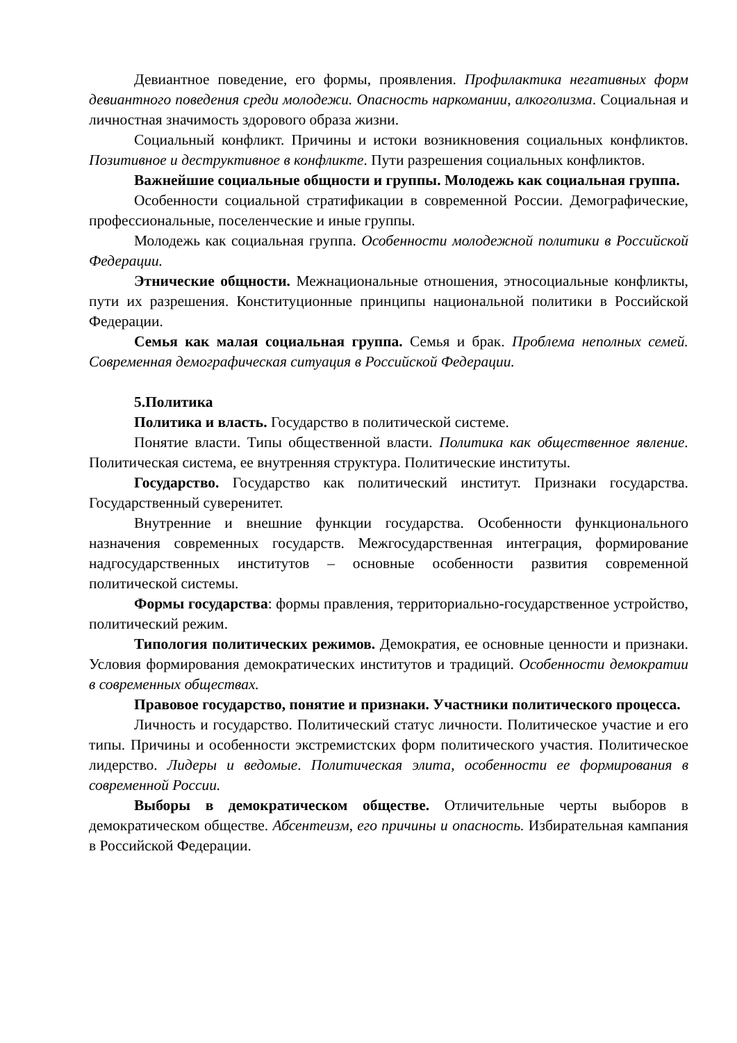Девиантное поведение, его формы, проявления. Профилактика негативных форм девиантного поведения среди молодежи. Опасность наркомании, алкоголизма. Социальная и личностная значимость здорового образа жизни.
Социальный конфликт. Причины и истоки возникновения социальных конфликтов. Позитивное и деструктивное в конфликте. Пути разрешения социальных конфликтов.
Важнейшие социальные общности и группы. Молодежь как социальная группа.
Особенности социальной стратификации в современной России. Демографические, профессиональные, поселенческие и иные группы.
Молодежь как социальная группа. Особенности молодежной политики в Российской Федерации.
Этнические общности. Межнациональные отношения, этносоциальные конфликты, пути их разрешения. Конституционные принципы национальной политики в Российской Федерации.
Семья как малая социальная группа. Семья и брак. Проблема неполных семей. Современная демографическая ситуация в Российской Федерации.
5.Политика
Политика и власть. Государство в политической системе.
Понятие власти. Типы общественной власти. Политика как общественное явление. Политическая система, ее внутренняя структура. Политические институты.
Государство. Государство как политический институт. Признаки государства. Государственный суверенитет.
Внутренние и внешние функции государства. Особенности функционального назначения современных государств. Межгосударственная интеграция, формирование надгосударственных институтов – основные особенности развития современной политической системы.
Формы государства: формы правления, территориально-государственное устройство, политический режим.
Типология политических режимов. Демократия, ее основные ценности и признаки. Условия формирования демократических институтов и традиций. Особенности демократии в современных обществах.
Правовое государство, понятие и признаки. Участники политического процесса.
Личность и государство. Политический статус личности. Политическое участие и его типы. Причины и особенности экстремистских форм политического участия. Политическое лидерство. Лидеры и ведомые. Политическая элита, особенности ее формирования в современной России.
Выборы в демократическом обществе. Отличительные черты выборов в демократическом обществе. Абсентеизм, его причины и опасность. Избирательная кампания в Российской Федерации.